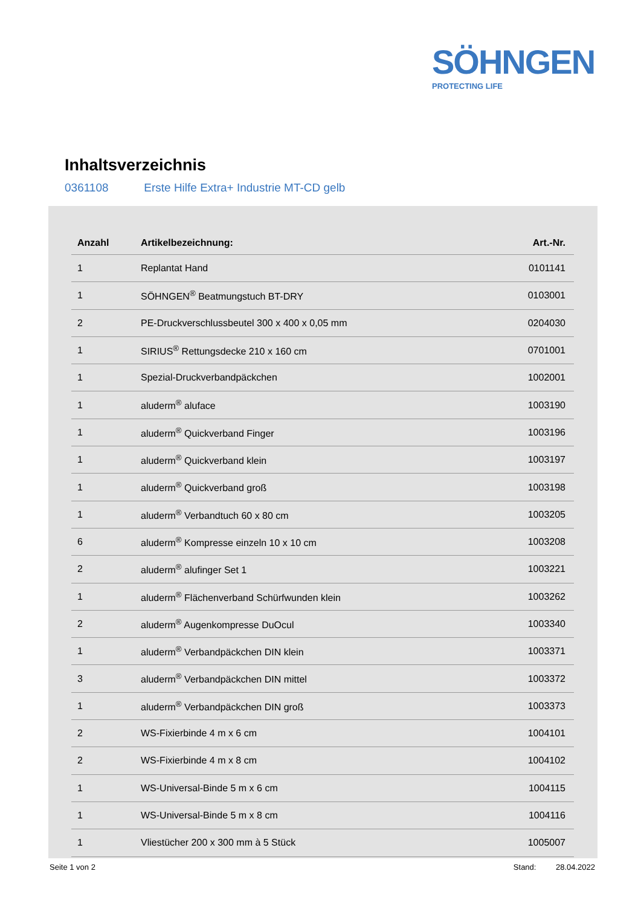SÖHNGEN
PROTECTING LIFE
Inhaltsverzeichnis
0361108 Erste Hilfe Extra+ Industrie MT-CD gelb
| Anzahl | Artikelbezeichnung: | Art.-Nr. |
| --- | --- | --- |
| 1 | Replantat Hand | 0101141 |
| 1 | SÖHNGEN<sup>®</sup> Beatmungstuch BT-DRY | 0103001 |
| 2 | PE-Druckverschlussbeutel 300 x 400 x 0,05 mm | 0204030 |
| 1 | SIRIUS<sup>®</sup> Rettungsdecke 210 x 160 cm | 0701001 |
| 1 | Spezial-Druckverbandpäckchen | 1002001 |
| 1 | aluderm<sup>®</sup> aluface | 1003190 |
| 1 | aluderm<sup>®</sup> Quickverband Finger | 1003196 |
| 1 | aluderm<sup>®</sup> Quickverband klein | 1003197 |
| 1 | aluderm<sup>®</sup> Quickverband groß | 1003198 |
| 1 | aluderm<sup>®</sup> Verbandtuch 60 x 80 cm | 1003205 |
| 6 | aluderm<sup>®</sup> Kompresse einzeln 10 x 10 cm | 1003208 |
| 2 | aluderm<sup>®</sup> alufinger Set 1 | 1003221 |
| 1 | aluderm<sup>®</sup> Flächenverband Schürfwunden klein | 1003262 |
| 2 | aluderm<sup>®</sup> Augenkompresse DuOcul | 1003340 |
| 1 | aluderm<sup>®</sup> Verbandpäckchen DIN klein | 1003371 |
| 3 | aluderm<sup>®</sup> Verbandpäckchen DIN mittel | 1003372 |
| 1 | aluderm<sup>®</sup> Verbandpäckchen DIN groß | 1003373 |
| 2 | WS-Fixierbinde 4 m x 6 cm | 1004101 |
| 2 | WS-Fixierbinde 4 m x 8 cm | 1004102 |
| 1 | WS-Universal-Binde 5 m x 6 cm | 1004115 |
| 1 | WS-Universal-Binde 5 m x 8 cm | 1004116 |
| 1 | Vliestücher 200 x 300 mm à 5 Stück | 1005007 |
Seite 1 von 2 Stand: 28.04.2022